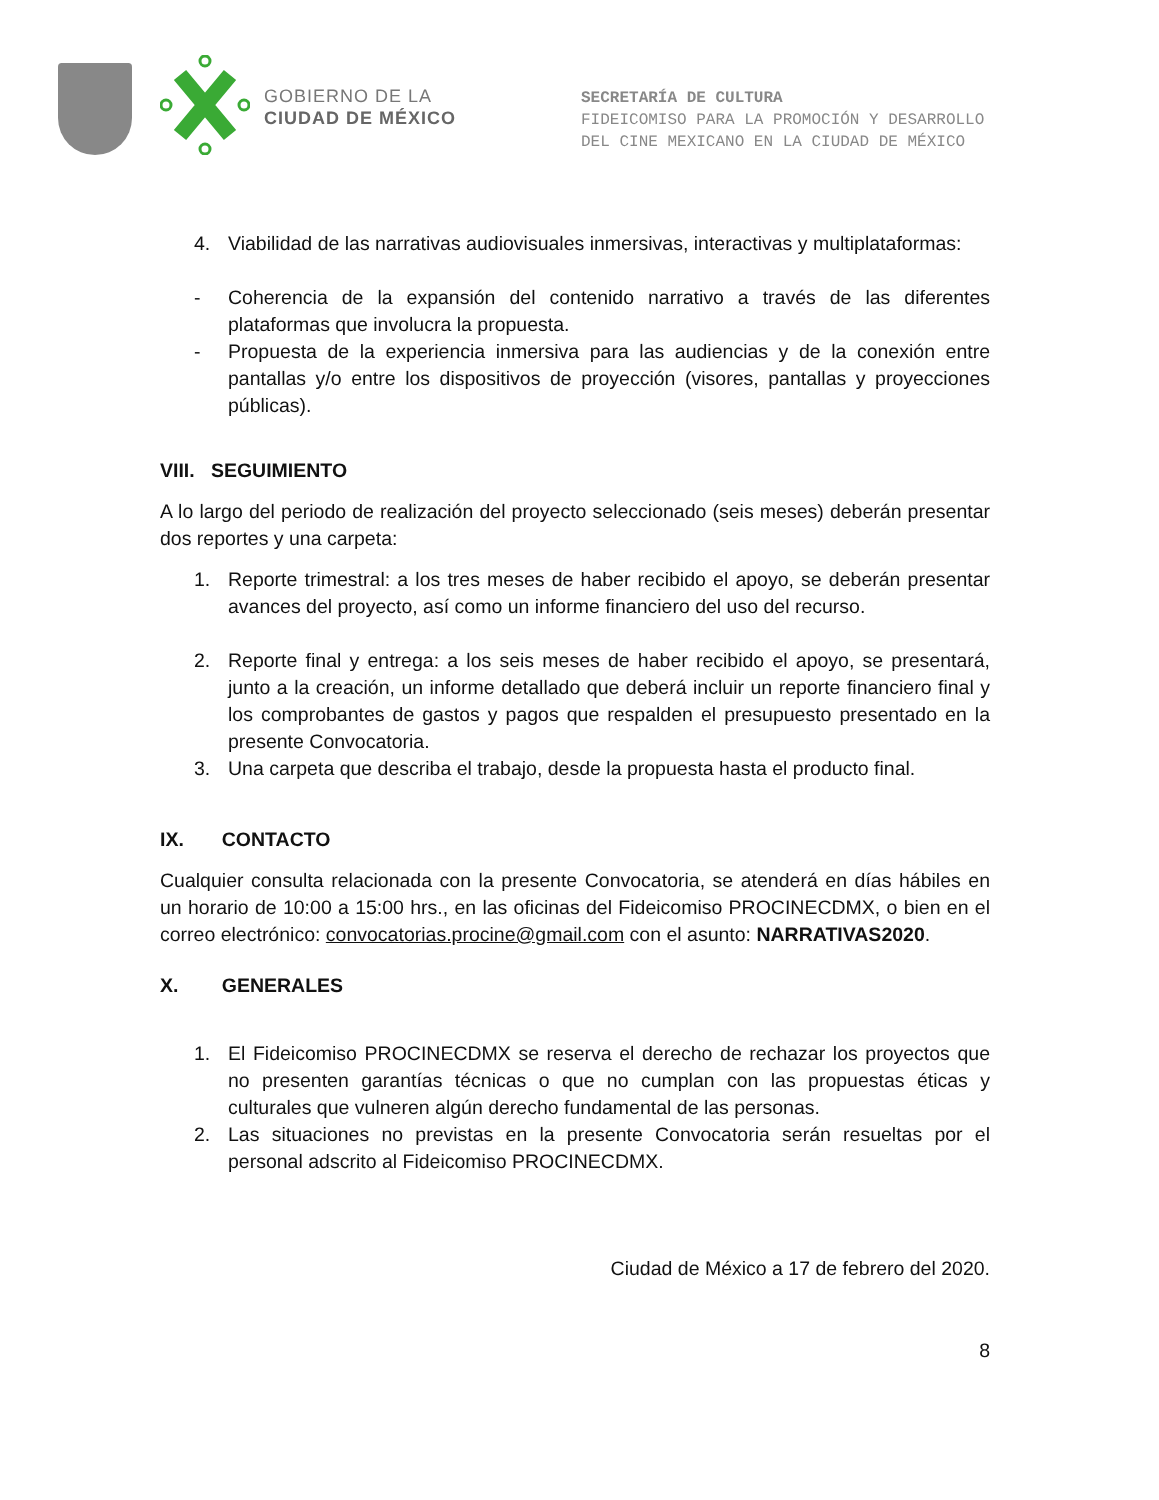GOBIERNO DE LA
CIUDAD DE MÉXICO
SECRETARÍA DE CULTURA
FIDEICOMISO PARA LA PROMOCIÓN Y DESARROLLO
DEL CINE MEXICANO EN LA CIUDAD DE MÉXICO
4. Viabilidad de las narrativas audiovisuales inmersivas, interactivas y multiplataformas:
- Coherencia de la expansión del contenido narrativo a través de las diferentes plataformas que involucra la propuesta.
- Propuesta de la experiencia inmersiva para las audiencias y de la conexión entre pantallas y/o entre los dispositivos de proyección (visores, pantallas y proyecciones públicas).
VIII. SEGUIMIENTO
A lo largo del periodo de realización del proyecto seleccionado (seis meses) deberán presentar dos reportes y una carpeta:
1. Reporte trimestral: a los tres meses de haber recibido el apoyo, se deberán presentar avances del proyecto, así como un informe financiero del uso del recurso.
2. Reporte final y entrega: a los seis meses de haber recibido el apoyo, se presentará, junto a la creación, un informe detallado que deberá incluir un reporte financiero final y los comprobantes de gastos y pagos que respalden el presupuesto presentado en la presente Convocatoria.
3. Una carpeta que describa el trabajo, desde la propuesta hasta el producto final.
IX. CONTACTO
Cualquier consulta relacionada con la presente Convocatoria, se atenderá en días hábiles en un horario de 10:00 a 15:00 hrs., en las oficinas del Fideicomiso PROCINECDMX, o bien en el correo electrónico: convocatorias.procine@gmail.com con el asunto: NARRATIVAS2020.
X. GENERALES
1. El Fideicomiso PROCINECDMX se reserva el derecho de rechazar los proyectos que no presenten garantías técnicas o que no cumplan con las propuestas éticas y culturales que vulneren algún derecho fundamental de las personas.
2. Las situaciones no previstas en la presente Convocatoria serán resueltas por el personal adscrito al Fideicomiso PROCINECDMX.
Ciudad de México a 17 de febrero del 2020.
8